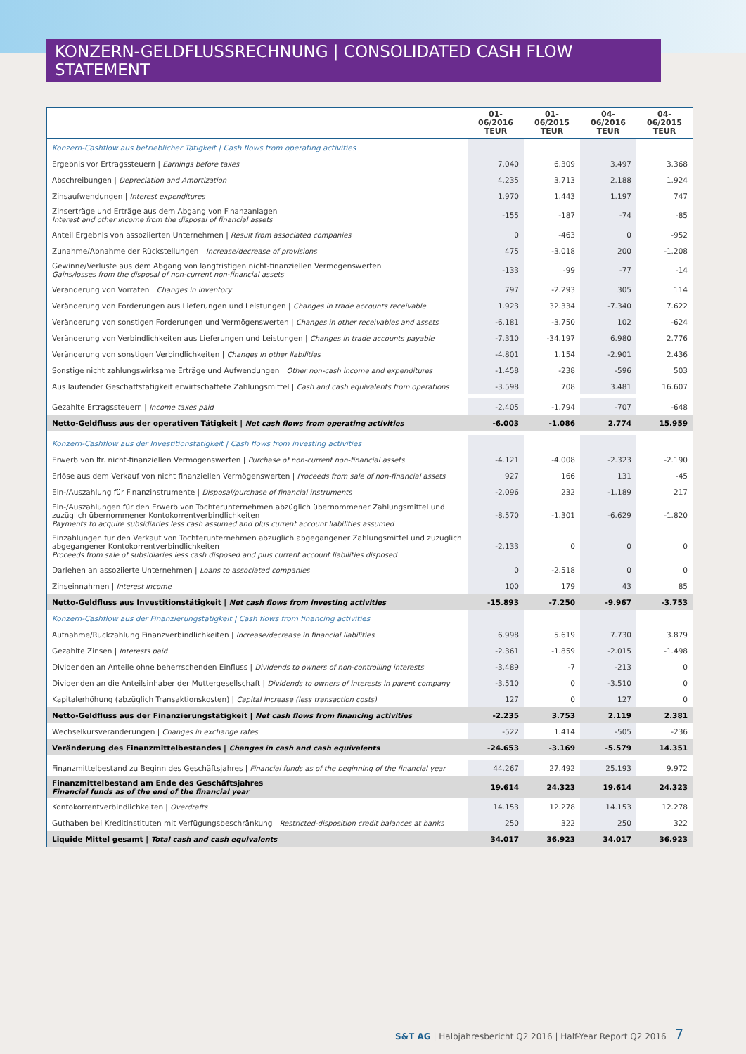KONZERN-GELDFLUSSRECHNUNG | CONSOLIDATED CASH FLOW STATEMENT
| | 01-06/2016 TEUR | 01-06/2015 TEUR | 04-06/2016 TEUR | 04-06/2015 TEUR |
| --- | --- | --- | --- | --- |
| Konzern-Cashflow aus betrieblicher Tätigkeit / Cash flows from operating activities | | | | |
| Ergebnis vor Ertragssteuern / Earnings before taxes | 7.040 | 6.309 | 3.497 | 3.368 |
| Abschreibungen / Depreciation and Amortization | 4.235 | 3.713 | 2.188 | 1.924 |
| Zinsaufwendungen / Interest expenditures | 1.970 | 1.443 | 1.197 | 747 |
| Zinserträge und Erträge aus dem Abgang von Finanzanlagen Interest and other income from the disposal of financial assets | -155 | -187 | -74 | -85 |
| Anteil Ergebnis von assoziierten Unternehmen / Result from associated companies | 0 | -463 | 0 | -952 |
| Zunahme/Abnahme der Rückstellungen / Increase/decrease of provisions | 475 | -3.018 | 200 | -1.208 |
| Gewinne/Verluste aus dem Abgang von langfristigen nicht-finanziellen Vermögenswerten Gains/losses from the disposal of non-current non-financial assets | -133 | -99 | -77 | -14 |
| Veränderung von Vorräten / Changes in inventory | 797 | -2.293 | 305 | 114 |
| Veränderung von Forderungen aus Lieferungen und Leistungen / Changes in trade accounts receivable | 1.923 | 32.334 | -7.340 | 7.622 |
| Veränderung von sonstigen Forderungen und Vermögenswerten / Changes in other receivables and assets | -6.181 | -3.750 | 102 | -624 |
| Veränderung von Verbindlichkeiten aus Lieferungen und Leistungen / Changes in trade accounts payable | -7.310 | -34.197 | 6.980 | 2.776 |
| Veränderung von sonstigen Verbindlichkeiten / Changes in other liabilities | -4.801 | 1.154 | -2.901 | 2.436 |
| Sonstige nicht zahlungswirksame Erträge und Aufwendungen / Other non-cash income and expenditures | -1.458 | -238 | -596 | 503 |
| Aus laufender Geschäftstätigkeit erwirtschaftete Zahlungsmittel / Cash and cash equivalents from operations | -3.598 | 708 | 3.481 | 16.607 |
| Gezahlte Ertragssteuern / Income taxes paid | -2.405 | -1.794 | -707 | -648 |
| Netto-Geldfluss aus der operativen Tätigkeit / Net cash flows from operating activities | -6.003 | -1.086 | 2.774 | 15.959 |
| Konzern-Cashflow aus der Investitionstätigkeit / Cash flows from investing activities | | | | |
| Erwerb von lfr. nicht-finanziellen Vermögenswerten / Purchase of non-current non-financial assets | -4.121 | -4.008 | -2.323 | -2.190 |
| Erlöse aus dem Verkauf von nicht finanziellen Vermögenswerten / Proceeds from sale of non-financial assets | 927 | 166 | 131 | -45 |
| Ein-/Auszahlung für Finanzinstrumente / Disposal/purchase of financial instruments | -2.096 | 232 | -1.189 | 217 |
| Ein-/Auszahlungen für den Erwerb von Tochterunternehmen abzüglich übernommener Zahlungsmittel und zuzüglich übernommener Kontokorrentverbindlichkeiten Payments to acquire subsidiaries less cash assumed and plus current account liabilities assumed | -8.570 | -1.301 | -6.629 | -1.820 |
| Einzahlungen für den Verkauf von Tochterunternehmen abzüglich abgegangener Zahlungsmittel und zuzüglich abgegangener Kontokorrentverbindlichkeiten Proceeds from sale of subsidiaries less cash disposed and plus current account liabilities disposed | -2.133 | 0 | 0 | 0 |
| Darlehen an assoziierte Unternehmen / Loans to associated companies | 0 | -2.518 | 0 | 0 |
| Zinseinnahmen / Interest income | 100 | 179 | 43 | 85 |
| Netto-Geldfluss aus Investitionstätigkeit / Net cash flows from investing activities | -15.893 | -7.250 | -9.967 | -3.753 |
| Konzern-Cashflow aus der Finanzierungstätigkeit / Cash flows from financing activities | | | | |
| Aufnahme/Rückzahlung Finanzverbindlichkeiten / Increase/decrease in financial liabilities | 6.998 | 5.619 | 7.730 | 3.879 |
| Gezahlte Zinsen / Interests paid | -2.361 | -1.859 | -2.015 | -1.498 |
| Dividenden an Anteile ohne beherrschenden Einfluss / Dividends to owners of non-controlling interests | -3.489 | -7 | -213 | 0 |
| Dividenden an die Anteilsinhaber der Muttergesellschaft / Dividends to owners of interests in parent company | -3.510 | 0 | -3.510 | 0 |
| Kapitalerhöhung (abzüglich Transaktionskosten) / Capital increase (less transaction costs) | 127 | 0 | 127 | 0 |
| Netto-Geldfluss aus der Finanzierungstätigkeit / Net cash flows from financing activities | -2.235 | 3.753 | 2.119 | 2.381 |
| Wechselkursveränderungen / Changes in exchange rates | -522 | 1.414 | -505 | -236 |
| Veränderung des Finanzmittelbestandes / Changes in cash and cash equivalents | -24.653 | -3.169 | -5.579 | 14.351 |
| Finanzmittelbestand zu Beginn des Geschäftsjahres / Financial funds as of the beginning of the financial year | 44.267 | 27.492 | 25.193 | 9.972 |
| Finanzmittelbestand am Ende des Geschäftsjahres Financial funds as of the end of the financial year | 19.614 | 24.323 | 19.614 | 24.323 |
| Kontokorrentverbindlichkeiten / Overdrafts | 14.153 | 12.278 | 14.153 | 12.278 |
| Guthaben bei Kreditinstituten mit Verfügungsbeschränkung / Restricted-disposition credit balances at banks | 250 | 322 | 250 | 322 |
| Liquide Mittel gesamt / Total cash and cash equivalents | 34.017 | 36.923 | 34.017 | 36.923 |
S&T AG | Halbjahresbericht Q2 2016 | Half-Year Report Q2 2016 7